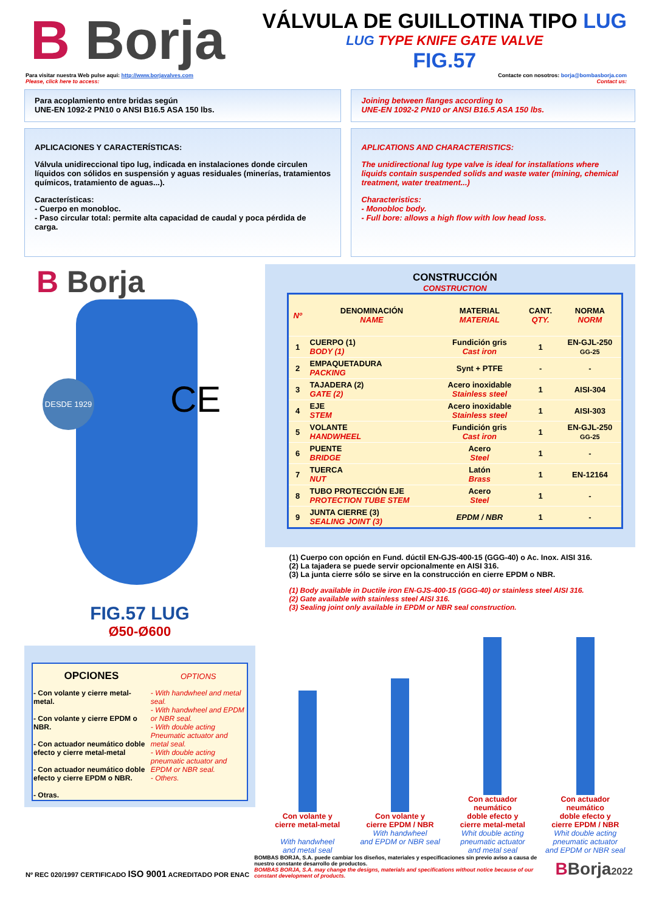B Borja
VÁLVULA DE GUILLOTINA TIPO LUG
LUG TYPE KNIFE GATE VALVE
FIG.57
Para visitar nuestra Web pulse aquí: http://www.borjavalves.com
Please, click here to access:
Contacte con nosotros: borja@bombasborja.com
Contact us:
Para acoplamiento entre bridas según
UNE-EN 1092-2 PN10 o ANSI B16.5 ASA 150 lbs.
Joining between flanges according to
UNE-EN 1092-2 PN10 or ANSI B16.5 ASA 150 lbs.
APLICACIONES Y CARACTERÍSTICAS:
Válvula unidireccional tipo lug, indicada en instalaciones donde circulen líquidos con sólidos en suspensión y aguas residuales (minerías, tratamientos químicos, tratamiento de aguas...).
Características:
- Cuerpo en monobloc.
- Paso circular total: permite alta capacidad de caudal y poca pérdida de carga.
APLICATIONS AND CHARACTERISTICS:
The unidirectional lug type valve is ideal for installations where liquids contain suspended solids and waste water (mining, chemical treatment, water treatment...)
Characteristics:
- Monobloc body.
- Full bore: allows a high flow with low head loss.
B Borja
DESDE 1929 CE
FIG.57 LUG
Ø50-Ø600
| OPCIONES | OPTIONS |
| --- | --- |
| - Con volante y cierre metal-metal. - Con volante y cierre EPDM o NBR. - Con actuador neumático doble efecto y cierre metal-metal - Con actuador neumático doble efecto y cierre EPDM o NBR. - Otras. | - With handwheel and metal seal. - With handwheel and EPDM or NBR seal. - With double acting Pneumatic actuator and metal seal. - With double acting pneumatic actuator and EPDM or NBR seal. - Others. |
CONSTRUCCIÓN
CONSTRUCTION
| Nº | DENOMINACIÓN NAME | MATERIAL MATERIAL | CANT. QTY. | NORMA NORM |
| --- | --- | --- | --- | --- |
| 1 | CUERPO (1) BODY (1) | Fundición gris Cast iron | 1 | EN-GJL-250 GG-25 |
| 2 | EMPAQUETADURA PACKING | Synt + PTFE | - | - |
| 3 | TAJADERA (2) GATE (2) | Acero inoxidable Stainless steel | 1 | AISI-304 |
| 4 | EJE STEM | Acero inoxidable Stainless steel | 1 | AISI-303 |
| 5 | VOLANTE HANDWHEEL | Fundición gris Cast iron | 1 | EN-GJL-250 GG-25 |
| 6 | PUENTE BRIDGE | Acero Steel | 1 | - |
| 7 | TUERCA NUT | Latón Brass | 1 | EN-12164 |
| 8 | TUBO PROTECCIÓN EJE PROTECTION TUBE STEM | Acero Steel | 1 | - |
| 9 | JUNTA CIERRE (3) SEALING JOINT (3) | EPDM / NBR | 1 | - |
(1) Cuerpo con opción en Fund. dúctil EN-GJS-400-15 (GGG-40) o Ac. Inox. AISI 316.
(2) La tajadera se puede servir opcionalmente en AISI 316.
(3) La junta cierre sólo se sirve en la construcción en cierre EPDM o NBR.
(1) Body available in Ductile iron EN-GJS-400-15 (GGG-40) or stainless steel AISI 316.
(2) Gate available with stainless steel AISI 316.
(3) Sealing joint only available in EPDM or NBR seal construction.
Con volante y
cierre metal-metal
With handwheel
and metal seal
Con volante y
cierre EPDM / NBR
With handwheel
and EPDM or NBR seal
Con actuador
neumático
doble efecto y
cierre metal-metal
Whit double acting
pneumatic actuator
and metal seal
Con actuador
neumático
doble efecto y
cierre EPDM / NBR
Whit double acting
pneumatic actuator
and EPDM or NBR seal
Nº REC 020/1997 CERTIFICADO ISO 9001 ACREDITADO POR ENAC
BOMBAS BORJA, S.A. puede cambiar los diseños, materiales y especificaciones sin previo aviso a causa de nuestro constante desarrollo de productos.
BOMBAS BORJA, S.A. may change the designs, materials and specifications without notice because of our constant development of products.
BBorja2022